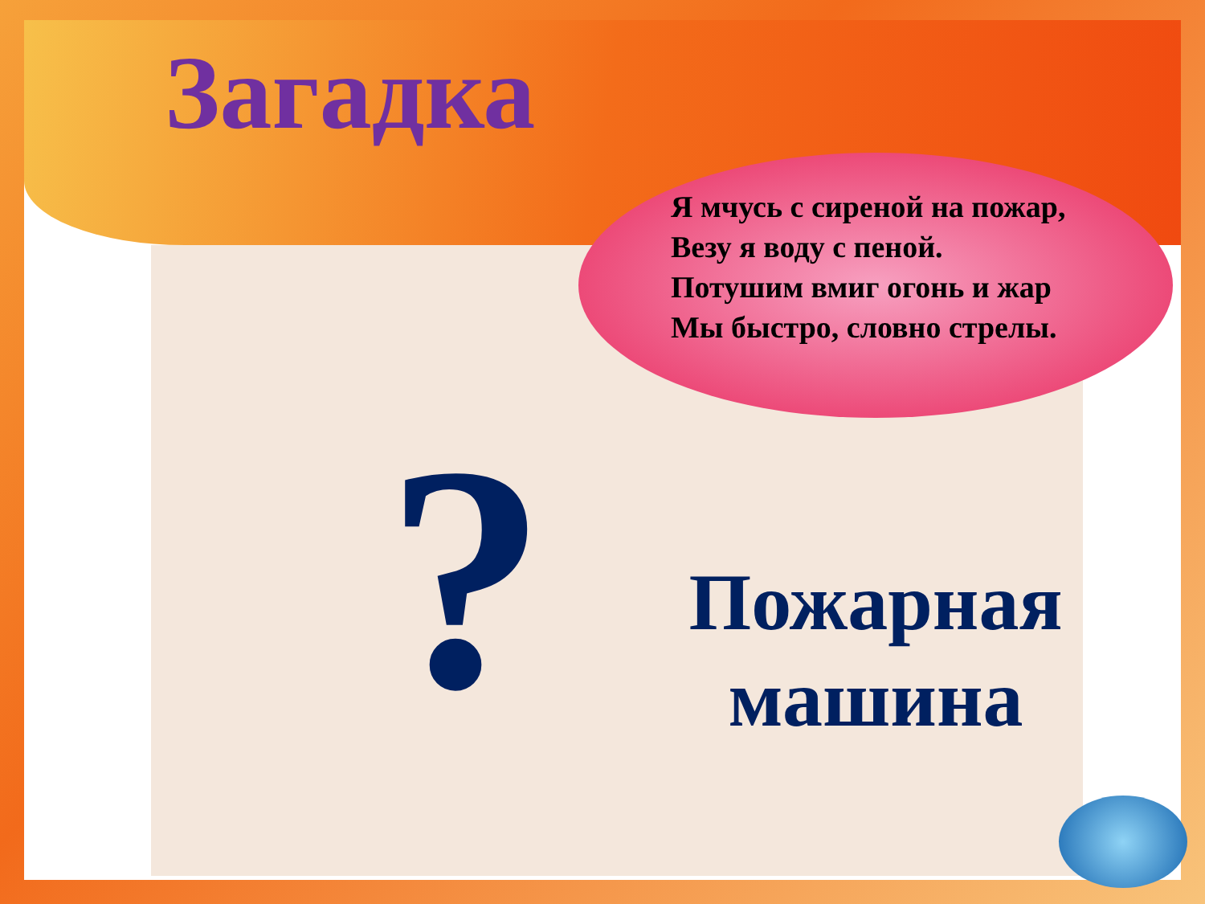Загадка
Я мчусь с сиреной на пожар,
Везу я воду с пеной.
Потушим вмиг огонь и жар
Мы быстро, словно стрелы.
?
Пожарная машина